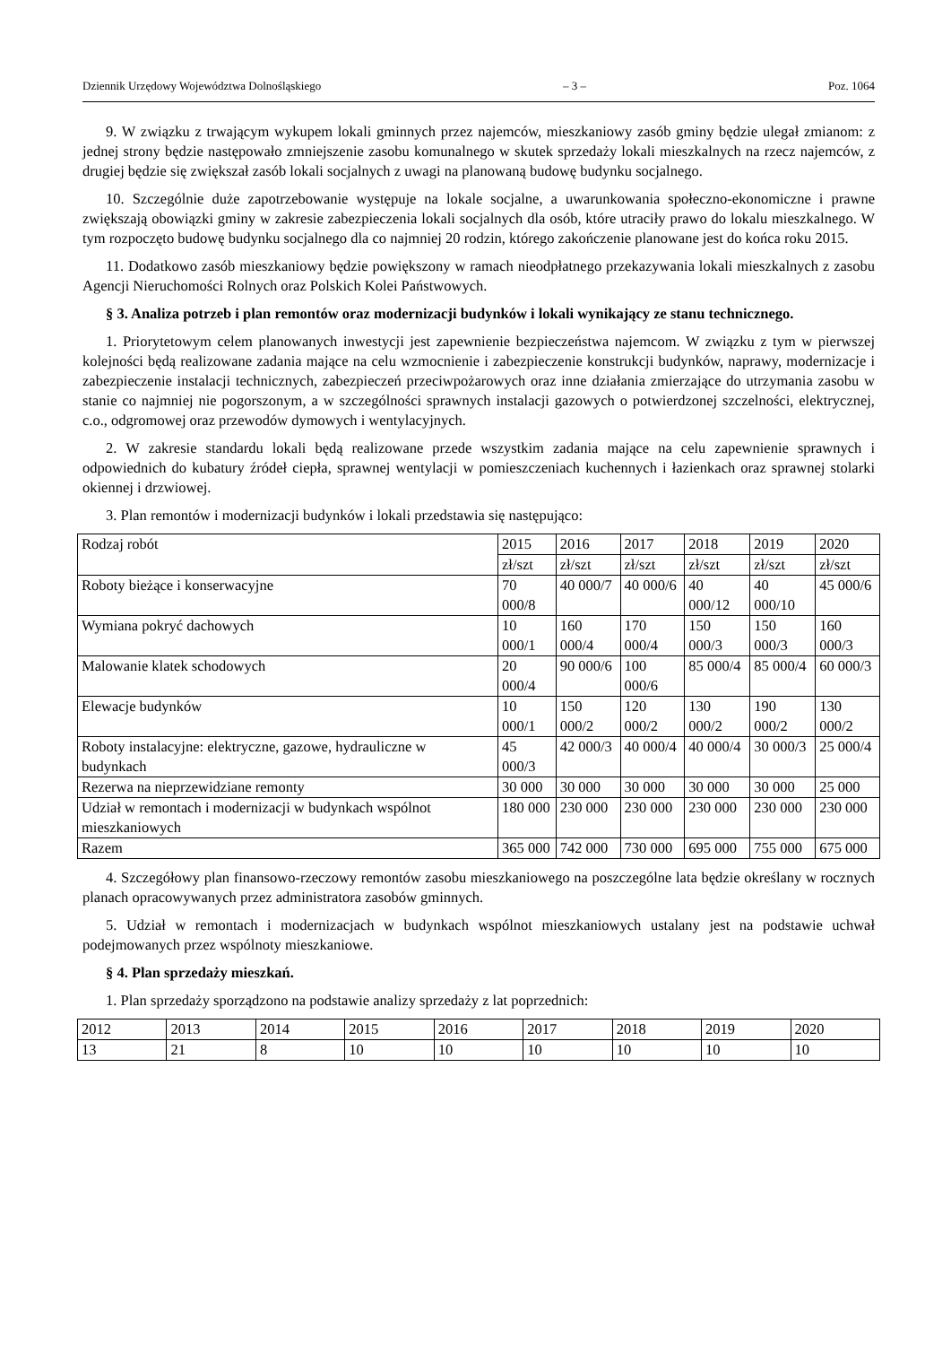Dziennik Urzędowy Województwa Dolnośląskiego – 3 – Poz. 1064
9. W związku z trwającym wykupem lokali gminnych przez najemców, mieszkaniowy zasób gminy będzie ulegał zmianom: z jednej strony będzie następowało zmniejszenie zasobu komunalnego w skutek sprzedaży lokali mieszkalnych na rzecz najemców, z drugiej będzie się zwiększał zasób lokali socjalnych z uwagi na planowaną budowę budynku socjalnego.
10. Szczególnie duże zapotrzebowanie występuje na lokale socjalne, a uwarunkowania społeczno-ekonomiczne i prawne zwiększają obowiązki gminy w zakresie zabezpieczenia lokali socjalnych dla osób, które utraciły prawo do lokalu mieszkalnego. W tym rozpoczęto budowę budynku socjalnego dla co najmniej 20 rodzin, którego zakończenie planowane jest do końca roku 2015.
11. Dodatkowo zasób mieszkaniowy będzie powiększony w ramach nieodpłatnego przekazywania lokali mieszkalnych z zasobu Agencji Nieruchomości Rolnych oraz Polskich Kolei Państwowych.
§ 3. Analiza potrzeb i plan remontów oraz modernizacji budynków i lokali wynikający ze stanu technicznego.
1. Priorytetowym celem planowanych inwestycji jest zapewnienie bezpieczeństwa najemcom. W związku z tym w pierwszej kolejności będą realizowane zadania mające na celu wzmocnienie i zabezpieczenie konstrukcji budynków, naprawy, modernizacje i zabezpieczenie instalacji technicznych, zabezpieczeń przeciwpożarowych oraz inne działania zmierzające do utrzymania zasobu w stanie co najmniej nie pogorszonym, a w szczególności sprawnych instalacji gazowych o potwierdzonej szczelności, elektrycznej, c.o., odgromowej oraz przewodów dymowych i wentylacyjnych.
2. W zakresie standardu lokali będą realizowane przede wszystkim zadania mające na celu zapewnienie sprawnych i odpowiednich do kubatury źródeł ciepła, sprawnej wentylacji w pomieszczeniach kuchennych i łazienkach oraz sprawnej stolarki okiennej i drzwiowej.
3. Plan remontów i modernizacji budynków i lokali przedstawia się następująco:
| Rodzaj robót | 2015 | 2016 | 2017 | 2018 | 2019 | 2020 |
| | zł/szt | zł/szt | zł/szt | zł/szt | zł/szt | zł/szt |
| Roboty bieżące i konserwacyjne | 70 000/8 | 40 000/7 | 40 000/6 | 40 000/12 | 40 000/10 | 45 000/6 |
| Wymiana pokryć dachowych | 10 000/1 | 160 000/4 | 170 000/4 | 150 000/3 | 150 000/3 | 160 000/3 |
| Malowanie klatek schodowych | 20 000/4 | 90 000/6 | 100 000/6 | 85 000/4 | 85 000/4 | 60 000/3 |
| Elewacje budynków | 10 000/1 | 150 000/2 | 120 000/2 | 130 000/2 | 190 000/2 | 130 000/2 |
| Roboty instalacyjne: elektryczne, gazowe, hydrauliczne w budynkach | 45 000/3 | 42 000/3 | 40 000/4 | 40 000/4 | 30 000/3 | 25 000/4 |
| Rezerwa na nieprzewidziane remonty | 30 000 | 30 000 | 30 000 | 30 000 | 30 000 | 25 000 |
| Udział w remontach i modernizacji w budynkach wspólnot mieszkaniowych | 180 000 | 230 000 | 230 000 | 230 000 | 230 000 | 230 000 |
| Razem | 365 000 | 742 000 | 730 000 | 695 000 | 755 000 | 675 000 |
4. Szczegółowy plan finansowo-rzeczowy remontów zasobu mieszkaniowego na poszczególne lata będzie określany w rocznych planach opracowywanych przez administratora zasobów gminnych.
5. Udział w remontach i modernizacjach w budynkach wspólnot mieszkaniowych ustalany jest na podstawie uchwał podejmowanych przez wspólnoty mieszkaniowe.
§ 4. Plan sprzedaży mieszkań.
1. Plan sprzedaży sporządzono na podstawie analizy sprzedaży z lat poprzednich:
| 2012 | 2013 | 2014 | 2015 | 2016 | 2017 | 2018 | 2019 | 2020 |
| 13 | 21 | 8 | 10 | 10 | 10 | 10 | 10 | 10 |